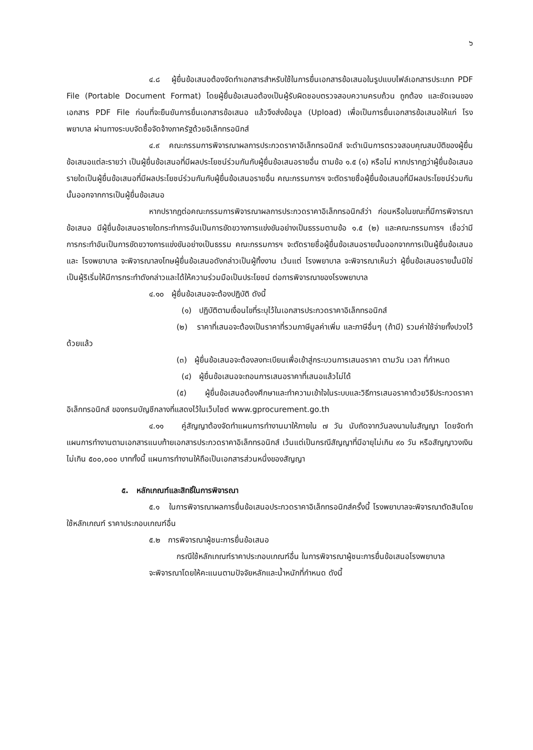๖
๔.๘ ผู้ยื่นข้อเสนอต้องจัดทำเอกสารสำหรับใช้ในการยื่นเอกสารข้อเสนอในรูปแบบไฟล์เอกสารประเภท PDF File (Portable Document Format) โดยผู้ยื่นข้อเสนอต้องเป็นผู้รับผิดชอบตรวจสอบความครบถ้วน ถูกต้อง และชัดเจนของเอกสาร PDF File ก่อนที่จะยืนยันการยื่นเอกสารข้อเสนอ แล้วจึงส่งข้อมูล (Upload) เพื่อเป็นการยื่นเอกสารข้อเสนอให้แก่ โรงพยาบาล ผ่านทางระบบจัดซื้อจัดจ้างภาครัฐด้วยอิเล็กทรอนิกส์
๔.๙ คณะกรรมการพิจารณาผลการประกวดราคาอิเล็กทรอนิกส์ จะดำเนินการตรวจสอบคุณสมบัติของผู้ยื่นข้อเสนอแต่ละรายว่า เป็นผู้ยื่นข้อเสนอที่มีผลประโยชน์ร่วมกันกับผู้ยื่นข้อเสนอรายอื่น ตามข้อ ๑.๕ (๑) หรือไม่ หากปรากฏว่าผู้ยื่นข้อเสนอรายใดเป็นผู้ยื่นข้อเสนอที่มีผลประโยชน์ร่วมกันกับผู้ยื่นข้อเสนอรายอื่น คณะกรรมการฯ จะตัดรายชื่อผู้ยื่นข้อเสนอที่มีผลประโยชน์ร่วมกันนั้นออกจากการเป็นผู้ยื่นข้อเสนอ
หากปรากฏต่อคณะกรรมการพิจารณาผลการประกวดราคาอิเล็กทรอนิกส์ว่า ก่อนหรือในขณะที่มีการพิจารณาข้อเสนอ มีผู้ยื่นข้อเสนอรายใดกระทำการอันเป็นการขัดขวางการแข่งขันอย่างเป็นธรรมตามข้อ ๑.๕ (๒) และคณะกรรมการฯ เชื่อว่ามีการกระทำอันเป็นการขัดขวางการแข่งขันอย่างเป็นธรรม คณะกรรมการฯ จะตัดรายชื่อผู้ยื่นข้อเสนอรายนั้นออกจากการเป็นผู้ยื่นข้อเสนอ และ โรงพยาบาล จะพิจารณาลงโทษผู้ยื่นข้อเสนอดังกล่าวเป็นผู้ทิ้งงาน เว้นแต่ โรงพยาบาล จะพิจารณาเห็นว่า ผู้ยื่นข้อเสนอรายนั้นมิใช่เป็นผู้ริเริ่มให้มีการกระทำดังกล่าวและได้ให้ความร่วมมือเป็นประโยชน์ ต่อการพิจารณาของโรงพยาบาล
๔.๑๐ ผู้ยื่นข้อเสนอจะต้องปฏิบัติ ดังนี้
(๑) ปฏิบัติตามเงื่อนไขที่ระบุไว้ในเอกสารประกวดราคาอิเล็กทรอนิกส์
(๒) ราคาที่เสนอจะต้องเป็นราคาที่รวมภาษีมูลค่าเพิ่ม และภาษีอื่นๆ (ถ้ามี) รวมค่าใช้จ่ายทั้งปวงไว้ด้วยแล้ว
(๓) ผู้ยื่นข้อเสนอจะต้องลงทะเบียนเพื่อเข้าสู่กระบวนการเสนอราคา ตามวัน เวลา ที่กำหนด
(๔) ผู้ยื่นข้อเสนอจะถอนการเสนอราคาที่เสนอแล้วไม่ได้
(๕) ผู้ยื่นข้อเสนอต้องศึกษาและทำความเข้าใจในระบบและวิธีการเสนอราคาด้วยวิธีประกวดราคาอิเล็กทรอนิกส์ ของกรมบัญชีกลางที่แสดงไว้ในเว็บไซต์ www.gprocurement.go.th
๔.๑๑ คู่สัญญาต้องจัดทำแผนการทำงานมาให้ภายใน ๗ วัน นับถัดจากวันลงนามในสัญญา โดยจัดทำแผนการทำงานตามเอกสารแนบท้ายเอกสารประกวดราคาอิเล็กทรอนิกส์ เว้นแต่เป็นกรณีสัญญาที่มีอายุไม่เกิน ๙๐ วัน หรือสัญญาวงเงินไม่เกิน ๕๐๐,๐๐๐ บาททั้งนี้ แผนการทำงานให้ถือเป็นเอกสารส่วนหนึ่งของสัญญา
๕. หลักเกณฑ์และสิทธิ์ในการพิจารณา
๕.๑ ในการพิจารณาผลการยื่นข้อเสนอประกวดราคาอิเล็กทรอนิกส์ครั้งนี้ โรงพยาบาลจะพิจารณาตัดสินโดยใช้หลักเกณฑ์ ราคาประกอบเกณฑ์อื่น
๕.๒ การพิจารณาผู้ชนะการยื่นข้อเสนอ
กรณีใช้หลักเกณฑ์ราคาประกอบเกณฑ์อื่น ในการพิจารณาผู้ชนะการยื่นข้อเสนอโรงพยาบาล
จะพิจารณาโดยให้คะแนนตามปัจจัยหลักและน้ำหนักที่กำหนด ดังนี้